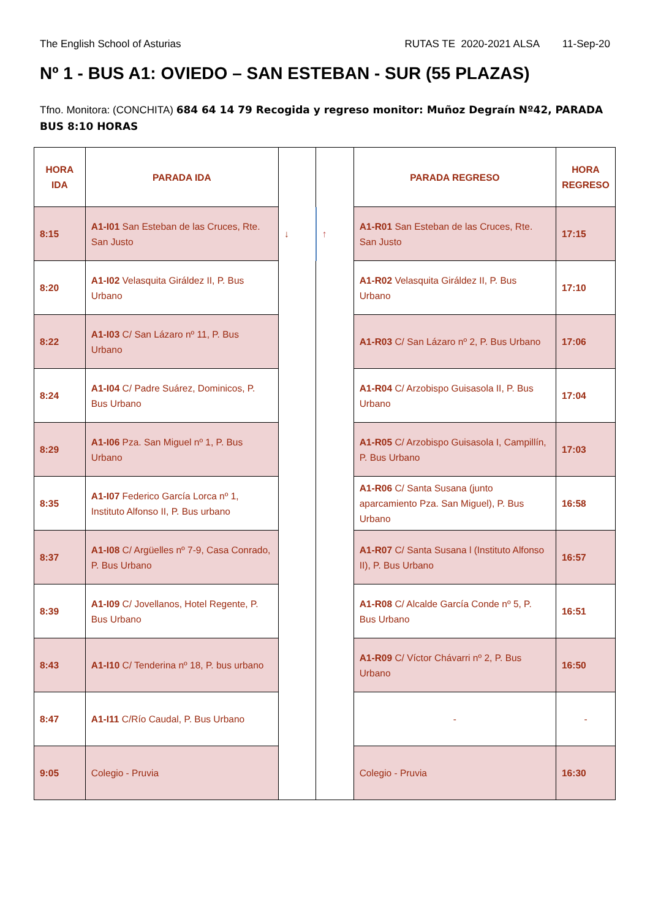The English School of Asturias RUTAS TE 2020-2021 ALSA 11-Sep-20
Nº 1 - BUS A1: OVIEDO – SAN ESTEBAN - SUR (55 PLAZAS)
Tfno. Monitora: (CONCHITA) 684 64 14 79 Recogida y regreso monitor: Muñoz Degraín Nº42, PARADA BUS 8:10 HORAS
| HORA IDA | PARADA IDA | | | PARADA REGRESO | HORA REGRESO |
| --- | --- | --- | --- | --- | --- |
| 8:15 | A1-I01 San Esteban de las Cruces, Rte. San Justo | ↓ | ↑ | A1-R01 San Esteban de las Cruces, Rte. San Justo | 17:15 |
| 8:20 | A1-I02 Velasquita Giráldez II, P. Bus Urbano | | | A1-R02 Velasquita Giráldez II, P. Bus Urbano | 17:10 |
| 8:22 | A1-I03 C/ San Lázaro nº 11, P. Bus Urbano | | | A1-R03 C/ San Lázaro nº 2, P. Bus Urbano | 17:06 |
| 8:24 | A1-I04 C/ Padre Suárez, Dominicos, P. Bus Urbano | | | A1-R04 C/ Arzobispo Guisasola II, P. Bus Urbano | 17:04 |
| 8:29 | A1-I06 Pza. San Miguel nº 1, P. Bus Urbano | | | A1-R05 C/ Arzobispo Guisasola I, Campillín, P. Bus Urbano | 17:03 |
| 8:35 | A1-I07 Federico García Lorca nº 1, Instituto Alfonso II, P. Bus urbano | | | A1-R06 C/ Santa Susana (junto aparcamiento Pza. San Miguel), P. Bus Urbano | 16:58 |
| 8:37 | A1-I08 C/ Argüelles nº 7-9, Casa Conrado, P. Bus Urbano | | | A1-R07 C/ Santa Susana l (Instituto Alfonso II), P. Bus Urbano | 16:57 |
| 8:39 | A1-I09 C/ Jovellanos, Hotel Regente, P. Bus Urbano | | | A1-R08 C/ Alcalde García Conde nº 5, P. Bus Urbano | 16:51 |
| 8:43 | A1-I10 C/ Tenderina nº 18, P. bus urbano | | | A1-R09 C/ Víctor Chávarri nº 2, P. Bus Urbano | 16:50 |
| 8:47 | A1-I11 C/Río Caudal, P. Bus Urbano | | | - | - |
| 9:05 | Colegio - Pruvia | | | Colegio - Pruvia | 16:30 |